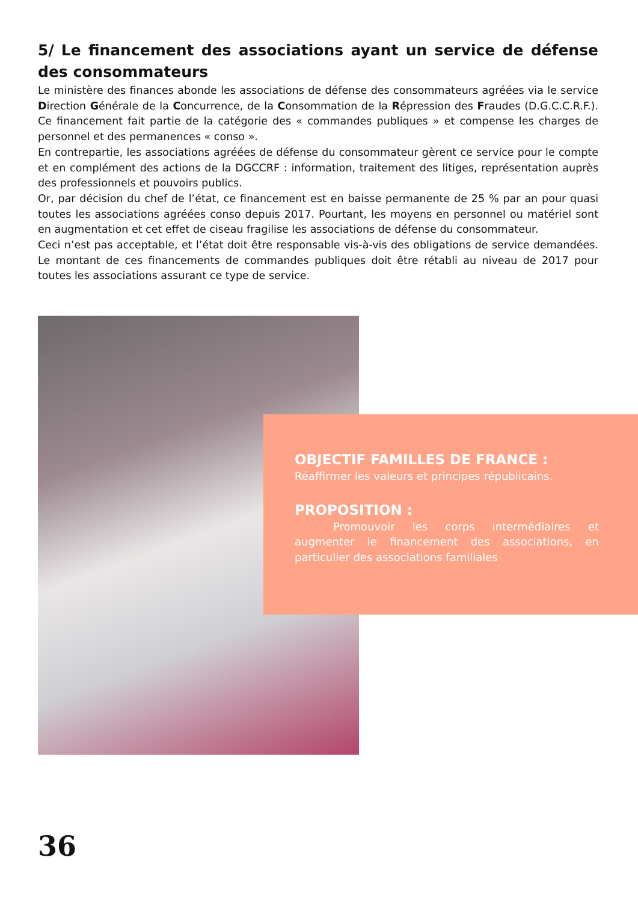5/ Le financement des associations ayant un service de défense des consommateurs
Le ministère des finances abonde les associations de défense des consommateurs agréées via le service Direction Générale de la Concurrence, de la Consommation de la Répression des Fraudes (D.G.C.C.R.F.). Ce financement fait partie de la catégorie des « commandes publiques » et compense les charges de personnel et des permanences « conso ».
En contrepartie, les associations agréées de défense du consommateur gèrent ce service pour le compte et en complément des actions de la DGCCRF : information, traitement des litiges, représentation auprès des professionnels et pouvoirs publics.
Or, par décision du chef de l’état, ce financement est en baisse permanente de 25 % par an pour quasi toutes les associations agréées conso depuis 2017. Pourtant, les moyens en personnel ou matériel sont en augmentation et cet effet de ciseau fragilise les associations de défense du consommateur.
Ceci n’est pas acceptable, et l’état doit être responsable vis-à-vis des obligations de service demandées. Le montant de ces financements de commandes publiques doit être rétabli au niveau de 2017 pour toutes les associations assurant ce type de service.
OBJECTIF FAMILLES DE FRANCE :
Réaffirmer les valeurs et principes républicains.
PROPOSITION :
Promouvoir les corps intermédiaires et augmenter le financement des associations, en particulier des associations familiales
36